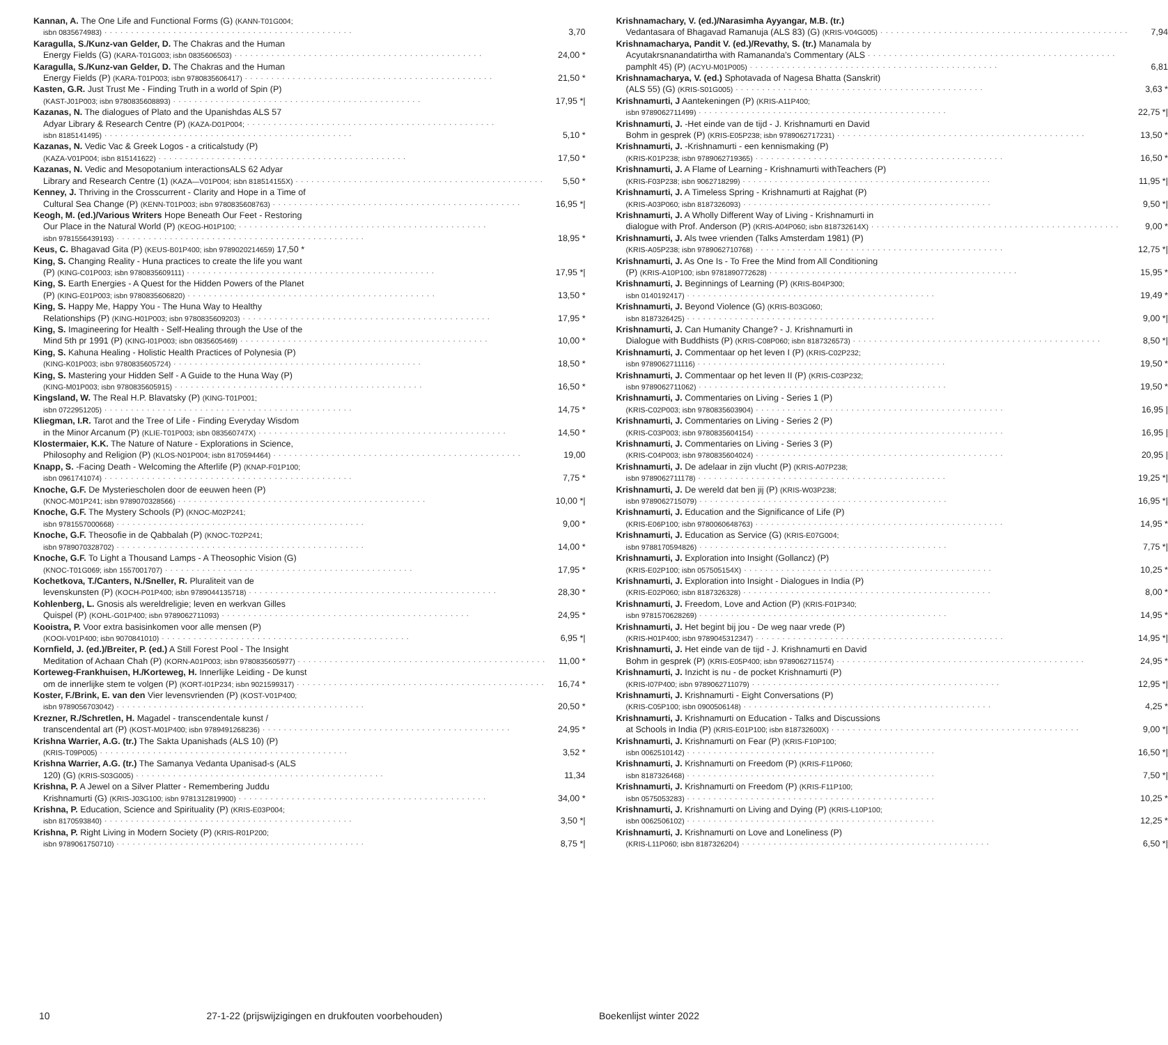Kannan, A. The One Life and Functional Forms (G) (KANN-T01G004;
isbn 0835674983) 3,70
Karagulla, S./Kunz-van Gelder, D. The Chakras and the Human
Energy Fields (G) (KARA-T01G003; isbn 0835606503) 24,00 *
Karagulla, S./Kunz-van Gelder, D. The Chakras and the Human
Energy Fields (P) (KARA-T01P003; isbn 9780835606417) 21,50 *
Kasten, G.R. Just Trust Me - Finding Truth in a world of Spin (P)
(KAST-J01P003; isbn 9780835608893) 17,95 *|
Kazanas, N. The dialogues of Plato and the Upanishdas ALS 57
Adyar Library & Research Centre (P) (KAZA-D01P004;
isbn 8185141495) 5,10 *
Kazanas, N. Vedic Vac & Greek Logos - a criticalstudy (P)
(KAZA-V01P004; isbn 815141622) 17,50 *
Kazanas, N. Vedic and Mesopotanium interactionsALS 62 Adyar
Library and Research Centre (1) (KAZA—V01P004; isbn 818514155X) 5,50 *
Kenney, J. Thriving in the Crosscurrent - Clarity and Hope in a Time of
Cultural Sea Change (P) (KENN-T01P003; isbn 9780835608763) 16,95 *|
Keogh, M. (ed.)/Various Writers Hope Beneath Our Feet - Restoring
Our Place in the Natural World (P) (KEOG-H01P100;
isbn 9781556439193) 18,95 *
Keus, C. Bhagavad Gita (P) (KEUS-B01P400; isbn 9789020214659) 17,50 *
King, S. Changing Reality - Huna practices to create the life you want
(P) (KING-C01P003; isbn 9780835609111) 17,95 *|
King, S. Earth Energies - A Quest for the Hidden Powers of the Planet
(P) (KING-E01P003; isbn 9780835606820) 13,50 *
King, S. Happy Me, Happy You - The Huna Way to Healthy
Relationships (P) (KING-H01P003; isbn 9780835609203) 17,95 *
King, S. Imagineering for Health - Self-Healing through the Use of the
Mind 5th pr 1991 (P) (KING-I01P003; isbn 0835605469) 10,00 *
King, S. Kahuna Healing - Holistic Health Practices of Polynesia (P)
(KING-K01P003; isbn 9780835605724) 18,50 *
King, S. Mastering your Hidden Self - A Guide to the Huna Way (P)
(KING-M01P003; isbn 9780835605915) 16,50 *
Kingsland, W. The Real H.P. Blavatsky (P) (KING-T01P001;
isbn 0722951205) 14,75 *
Kliegman, I.R. Tarot and the Tree of Life - Finding Everyday Wisdom
in the Minor Arcanum (P) (KLIE-T01P003; isbn 083560747X) 14,50 *
Klostermaier, K.K. The Nature of Nature - Explorations in Science,
Philosophy and Religion (P) (KLOS-N01P004; isbn 8170594464) 19,00
Knapp, S. -Facing Death - Welcoming the Afterlife (P) (KNAP-F01P100;
isbn 0961741074) 7,75 *
Knoche, G.F. De Mysteriescholen door de eeuwen heen (P)
(KNOC-M01P241; isbn 9789070328566) 10,00 *|
Knoche, G.F. The Mystery Schools (P) (KNOC-M02P241;
isbn 9781557000668) 9,00 *
Knoche, G.F. Theosofie in de Qabbalah (P) (KNOC-T02P241;
isbn 9789070328702) 14,00 *
Knoche, G.F. To Light a Thousand Lamps - A Theosophic Vision (G)
(KNOC-T01G069; isbn 1557001707) 17,95 *
Kochetkova, T./Canters, N./Sneller, R. Pluraliteit van de
levenskunsten (P) (KOCH-P01P400; isbn 9789044135718) 28,30 *
Kohlenberg, L. Gnosis als wereldreligie; leven en werkvan Gilles
Quispel (P) (KOHL-G01P400; isbn 9789062711093) 24,95 *
Kooistra, P. Voor extra basisinkomen voor alle mensen (P)
(KOOI-V01P400; isbn 9070841010) 6,95 *|
Kornfield, J. (ed.)/Breiter, P. (ed.) A Still Forest Pool - The Insight
Meditation of Achaan Chah (P) (KORN-A01P003; isbn 9780835605977) 11,00 *
Korteweg-Frankhuisen, H./Korteweg, H. Innerlijke Leiding - De kunst
om de innerlijke stem te volgen (P) (KORT-I01P234; isbn 9021599317) 16,74 *
Koster, F./Brink, E. van den Vier levensvrienden (P) (KOST-V01P400;
isbn 9789056703042) 20,50 *
Krezner, R./Schretlen, H. Magadel - transcendentale kunst /
transcendental art (P) (KOST-M01P400; isbn 9789491268236) 24,95 *
Krishna Warrier, A.G. (tr.) The Sakta Upanishads (ALS 10) (P)
(KRIS-T09P005) 3,52 *
Krishna Warrier, A.G. (tr.) The Samanya Vedanta Upanisad-s (ALS
120) (G) (KRIS-S03G005) 11,34
Krishna, P. A Jewel on a Silver Platter - Remembering Juddu
Krishnamurti (G) (KRIS-J03G100; isbn 9781312819900) 34,00 *
Krishna, P. Education, Science and Spirituality (P) (KRIS-E03P004;
isbn 8170593840) 3,50 *|
Krishna, P. Right Living in Modern Society (P) (KRIS-R01P200;
isbn 9789061750710) 8,75 *|
Krishnamachary, V. (ed.)/Narasimha Ayyangar, M.B. (tr.)
Vedantasara of Bhagavad Ramanuja (ALS 83) (G) (KRIS-V04G005) 7,94
Krishnamacharya, Pandit V. (ed.)/Revathy, S. (tr.) Manamala by
Acyutakrsnanandatirtha with Ramananda's Commentary (ALS
pamphlt 45) (P) (ACYU-M01P005) 6,81
Krishnamacharya, V. (ed.) Sphotavada of Nagesa Bhatta (Sanskrit)
(ALS 55) (G) (KRIS-S01G005) 3,63 *
Krishnamurti, J Aantekeningen (P) (KRIS-A11P400;
isbn 9789062711499) 22,75 *|
Krishnamurti, J. -Het einde van de tijd - J. Krishnamurti en David
Bohm in gesprek (P) (KRIS-E05P238; isbn 9789062717231) 13,50 *
Krishnamurti, J. -Krishnamurti - een kennismaking (P)
(KRIS-K01P238; isbn 9789062719365) 16,50 *
Krishnamurti, J. A Flame of Learning - Krishnamurti withTeachers (P)
(KRIS-F03P238; isbn 9062718299) 11,95 *|
Krishnamurti, J. A Timeless Spring - Krishnamurti at Rajghat (P)
(KRIS-A03P060; isbn 8187326093) 9,50 *|
Krishnamurti, J. A Wholly Different Way of Living - Krishnamurti in
dialogue with Prof. Anderson (P) (KRIS-A04P060; isbn 818732614X) 9,00 *
Krishnamurti, J. Als twee vrienden (Talks Amsterdam 1981) (P)
(KRIS-A05P238; isbn 9789062710768) 12,75 *|
Krishnamurti, J. As One Is - To Free the Mind from All Conditioning
(P) (KRIS-A10P100; isbn 9781890772628) 15,95 *
Krishnamurti, J. Beginnings of Learning (P) (KRIS-B04P300;
isbn 0140192417) 19,49 *
Krishnamurti, J. Beyond Violence (G) (KRIS-B03G060;
isbn 8187326425) 9,00 *|
Krishnamurti, J. Can Humanity Change? - J. Krishnamurti in
Dialogue with Buddhists (P) (KRIS-C08P060; isbn 8187326573) 8,50 *|
Krishnamurti, J. Commentaar op het leven I (P) (KRIS-C02P232;
isbn 9789062711116) 19,50 *
Krishnamurti, J. Commentaar op het leven II (P) (KRIS-C03P232;
isbn 9789062711062) 19,50 *
Krishnamurti, J. Commentaries on Living - Series 1 (P)
(KRIS-C02P003; isbn 9780835603904) 16,95 |
Krishnamurti, J. Commentaries on Living - Series 2 (P)
(KRIS-C03P003; isbn 9780835604154) 16,95 |
Krishnamurti, J. Commentaries on Living - Series 3 (P)
(KRIS-C04P003; isbn 9780835604024) 20,95 |
Krishnamurti, J. De adelaar in zijn vlucht (P) (KRIS-A07P238;
isbn 9789062711178) 19,25 *|
Krishnamurti, J. De wereld dat ben jij (P) (KRIS-W03P238;
isbn 9789062715079) 16,95 *|
Krishnamurti, J. Education and the Significance of Life (P)
(KRIS-E06P100; isbn 9780060648763) 14,95 *
Krishnamurti, J. Education as Service (G) (KRIS-E07G004;
isbn 9788170594826) 7,75 *|
Krishnamurti, J. Exploration into Insight (Gollancz) (P)
(KRIS-E02P100; isbn 057505154X) 10,25 *
Krishnamurti, J. Exploration into Insight - Dialogues in India (P)
(KRIS-E02P060; isbn 8187326328) 8,00 *
Krishnamurti, J. Freedom, Love and Action (P) (KRIS-F01P340;
isbn 9781570628269) 14,95 *
Krishnamurti, J. Het begint bij jou - De weg naar vrede (P)
(KRIS-H01P400; isbn 9789045312347) 14,95 *|
Krishnamurti, J. Het einde van de tijd - J. Krishnamurti en David
Bohm in gesprek (P) (KRIS-E05P400; isbn 9789062711574) 24,95 *
Krishnamurti, J. Inzicht is nu - de pocket Krishnamurti (P)
(KRIS-I07P400; isbn 9789062711079) 12,95 *|
Krishnamurti, J. Krishnamurti - Eight Conversations (P)
(KRIS-C05P100; isbn 0900506148) 4,25 *
Krishnamurti, J. Krishnamurti on Education - Talks and Discussions
at Schools in India (P) (KRIS-E01P100; isbn 818732600X) 9,00 *|
Krishnamurti, J. Krishnamurti on Fear (P) (KRIS-F10P100;
isbn 0062510142) 16,50 *|
Krishnamurti, J. Krishnamurti on Freedom (P) (KRIS-F11P060;
isbn 8187326468) 7,50 *|
Krishnamurti, J. Krishnamurti on Freedom (P) (KRIS-F11P100;
isbn 0575053283) 10,25 *
Krishnamurti, J. Krishnamurti on Living and Dying (P) (KRIS-L10P100;
isbn 0062506102) 12,25 *
Krishnamurti, J. Krishnamurti on Love and Loneliness (P)
(KRIS-L11P060; isbn 8187326204) 6,50 *|
10 27-1-22 (prijswijzigingen en drukfouten voorbehouden) Boekenlijst winter 2022